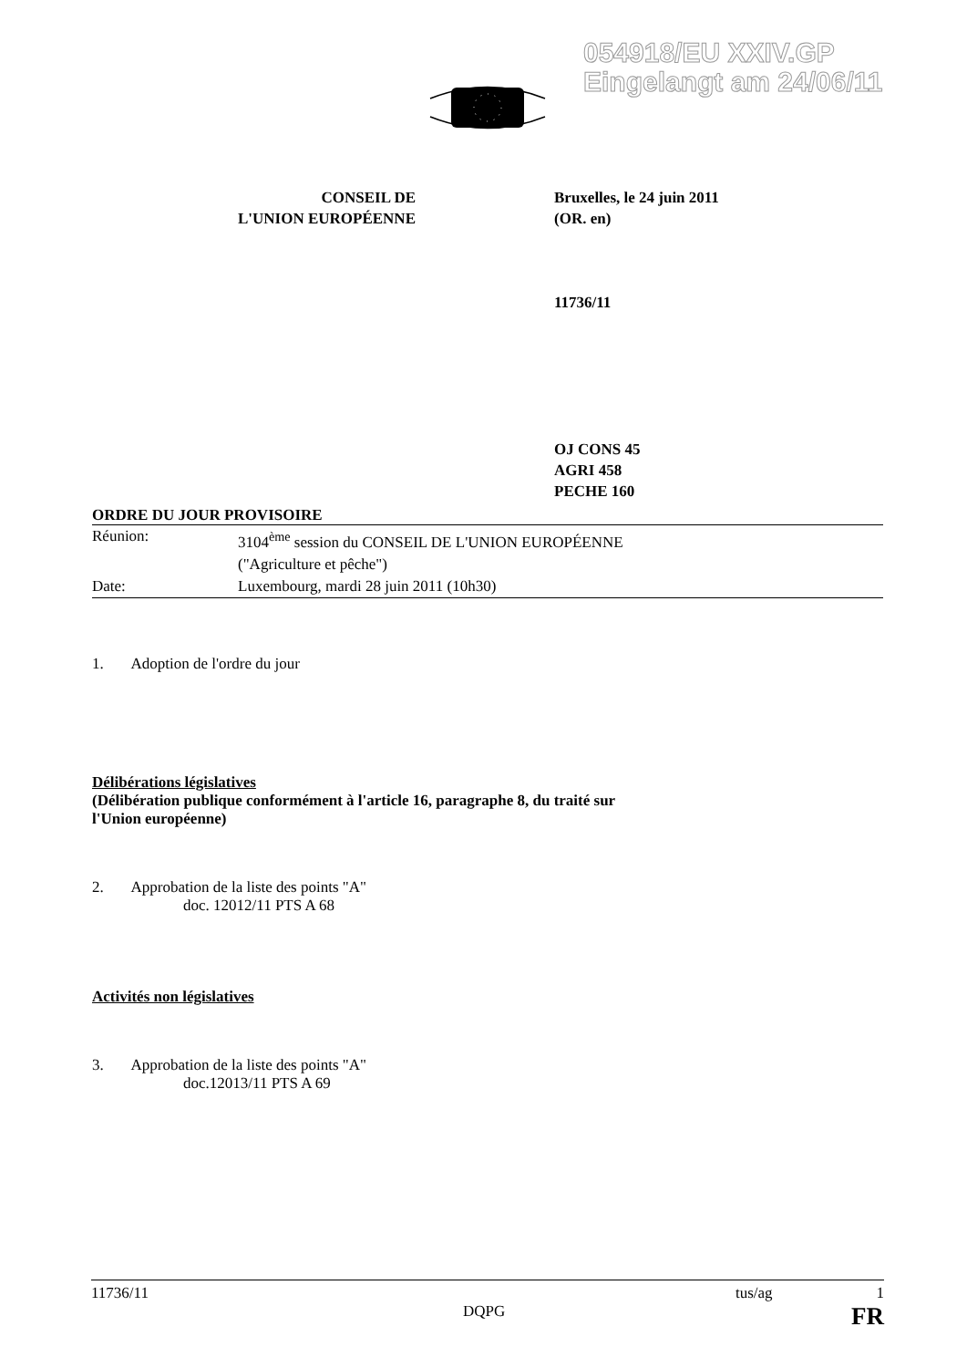054918/EU XXIV.GP
Eingelangt am 24/06/11
CONSEIL DE
L'UNION EUROPÉENNE
Bruxelles, le 24 juin 2011
(OR. en)
11736/11
OJ CONS 45
AGRI 458
PECHE 160
ORDRE DU JOUR PROVISOIRE
| Réunion: | 3104<sup>ème</sup> session du CONSEIL DE L'UNION EUROPÉENNE ("Agriculture et pêche") |
| Date: | Luxembourg, mardi 28 juin 2011 (10h30) |
1. Adoption de l'ordre du jour
Délibérations législatives
(Délibération publique conformément à l'article 16, paragraphe 8, du traité sur
l'Union européenne)
2. Approbation de la liste des points "A"
doc. 12012/11 PTS A 68
Activités non législatives
3. Approbation de la liste des points "A"
doc.12013/11 PTS A 69
11736/11 tus/ag 1
DQPG FR